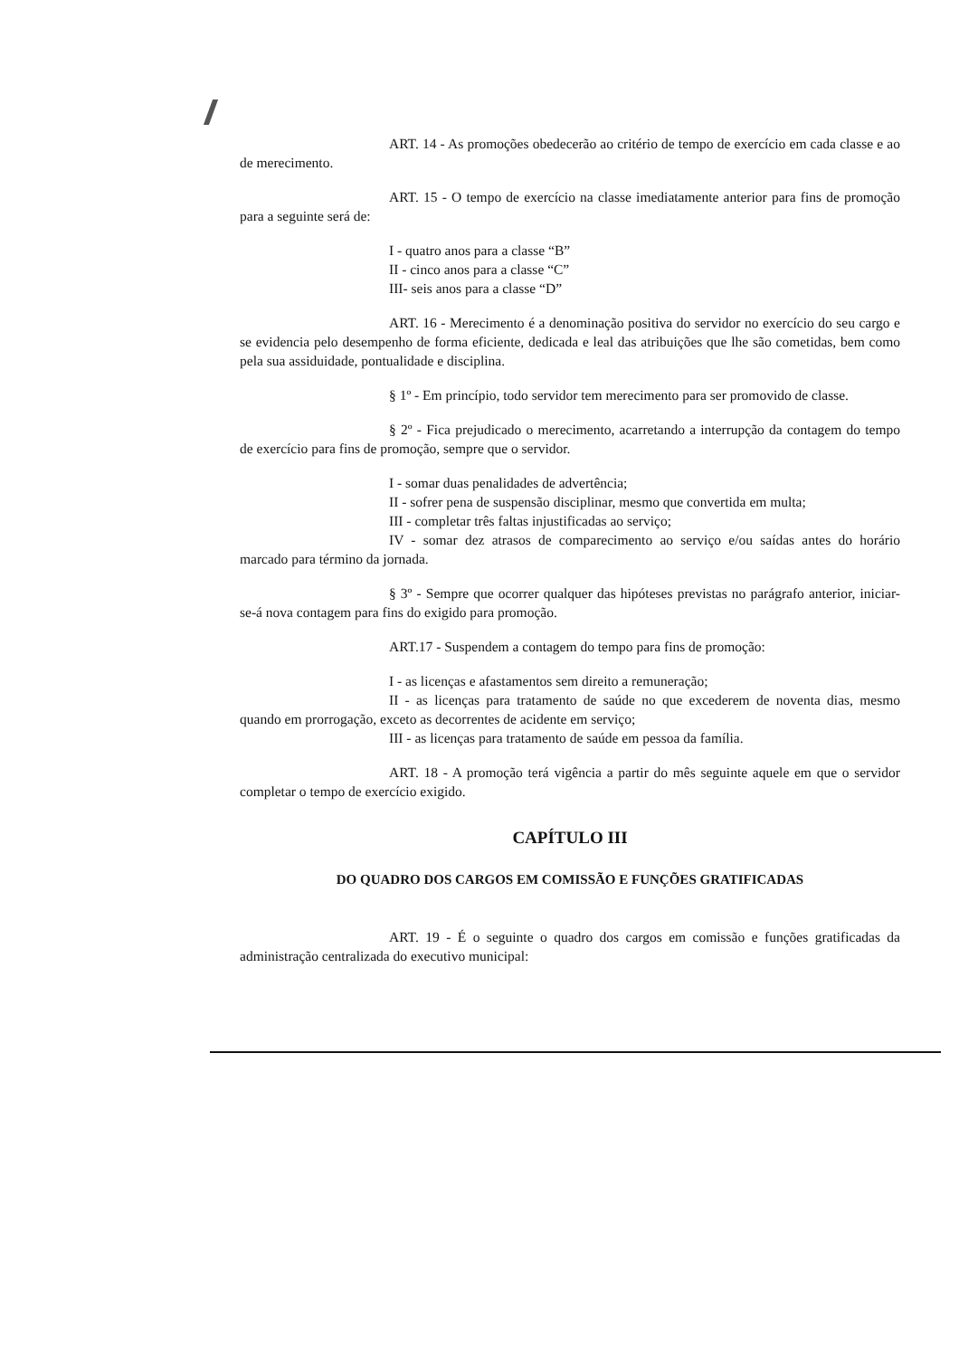ART. 14 - As promoções obedecerão ao critério de tempo de exercício em cada classe e ao de merecimento.
ART. 15 - O tempo de exercício na classe imediatamente anterior para fins de promoção para a seguinte será de:
I - quatro anos para a classe “B”
II - cinco anos para a classe “C”
III- seis anos para a classe “D”
ART. 16 - Merecimento é a denominação positiva do servidor no exercício do seu cargo e se evidencia pelo desempenho de forma eficiente, dedicada e leal das atribuições que lhe são cometidas, bem como pela sua assiduidade, pontualidade e disciplina.
§ 1º - Em princípio, todo servidor tem merecimento para ser promovido de classe.
§ 2º - Fica prejudicado o merecimento, acarretando a interrupção da contagem do tempo de exercício para fins de promoção, sempre que o servidor.
I - somar duas penalidades de advertência;
II - sofrer pena de suspensão disciplinar, mesmo que convertida em multa;
III - completar três faltas injustificadas ao serviço;
IV - somar dez atrasos de comparecimento ao serviço e/ou saídas antes do horário marcado para término da jornada.
§ 3º - Sempre que ocorrer qualquer das hipóteses previstas no parágrafo anterior, iniciar-se-á nova contagem para fins do exigido para promoção.
ART.17 - Suspendem a contagem do tempo para fins de promoção:
I - as licenças e afastamentos sem direito a remuneração;
II - as licenças para tratamento de saúde no que excederem de noventa dias, mesmo quando em prorrogação, exceto as decorrentes de acidente em serviço;
III - as licenças para tratamento de saúde em pessoa da família.
ART. 18 - A promoção terá vigência a partir do mês seguinte aquele em que o servidor completar o tempo de exercício exigido.
CAPÍTULO III
DO QUADRO DOS CARGOS EM COMISSÃO E FUNÇÕES GRATIFICADAS
ART. 19 - É o seguinte o quadro dos cargos em comissão e funções gratificadas da administração centralizada do executivo municipal: